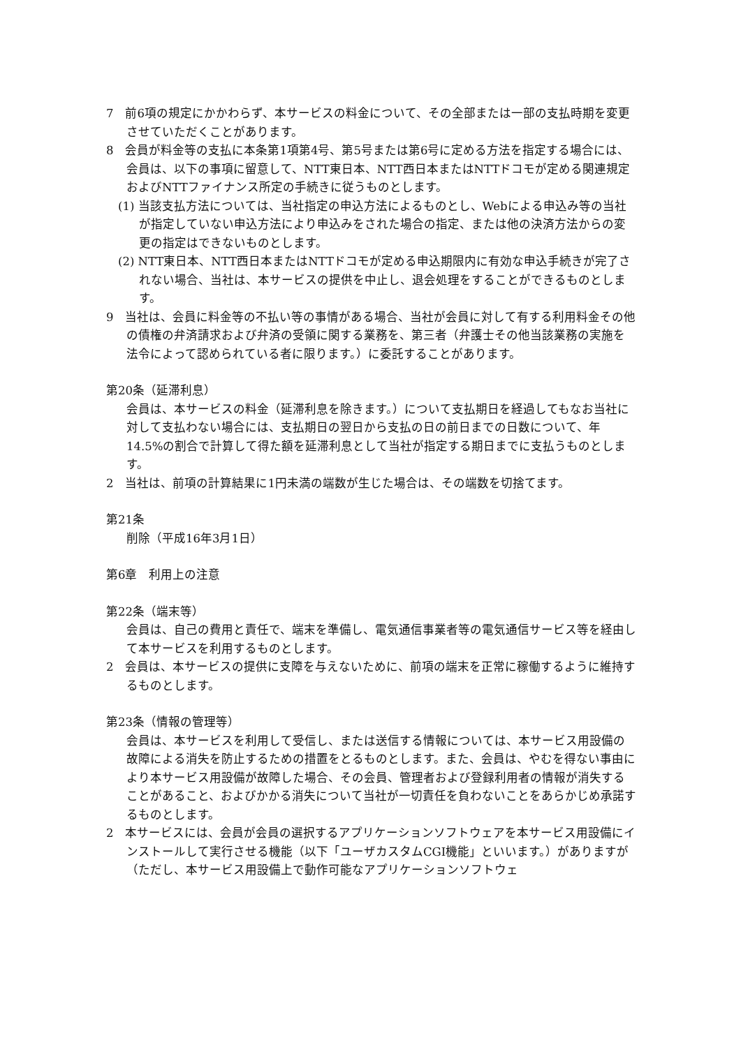7　前6項の規定にかかわらず、本サービスの料金について、その全部または一部の支払時期を変更させていただくことがあります。
8　会員が料金等の支払に本条第1項第4号、第5号または第6号に定める方法を指定する場合には、会員は、以下の事項に留意して、NTT東日本、NTT西日本またはNTTドコモが定める関連規定およびNTTファイナンス所定の手続きに従うものとします。
(1) 当該支払方法については、当社指定の申込方法によるものとし、Webによる申込み等の当社が指定していない申込方法により申込みをされた場合の指定、または他の決済方法からの変更の指定はできないものとします。
(2) NTT東日本、NTT西日本またはNTTドコモが定める申込期限内に有効な申込手続きが完了されない場合、当社は、本サービスの提供を中止し、退会処理をすることができるものとします。
9　当社は、会員に料金等の不払い等の事情がある場合、当社が会員に対して有する利用料金その他の債権の弁済請求および弁済の受領に関する業務を、第三者（弁護士その他当該業務の実施を法令によって認められている者に限ります。）に委託することがあります。
第20条（延滞利息）
会員は、本サービスの料金（延滞利息を除きます。）について支払期日を経過してもなお当社に対して支払わない場合には、支払期日の翌日から支払の日の前日までの日数について、年14.5%の割合で計算して得た額を延滞利息として当社が指定する期日までに支払うものとします。
2　当社は、前項の計算結果に1円未満の端数が生じた場合は、その端数を切捨てます。
第21条
削除（平成16年3月1日）
第6章　利用上の注意
第22条（端末等）
会員は、自己の費用と責任で、端末を準備し、電気通信事業者等の電気通信サービス等を経由して本サービスを利用するものとします。
2　会員は、本サービスの提供に支障を与えないために、前項の端末を正常に稼働するように維持するものとします。
第23条（情報の管理等）
会員は、本サービスを利用して受信し、または送信する情報については、本サービス用設備の故障による消失を防止するための措置をとるものとします。また、会員は、やむを得ない事由により本サービス用設備が故障した場合、その会員、管理者および登録利用者の情報が消失することがあること、およびかかる消失について当社が一切責任を負わないことをあらかじめ承諾するものとします。
2　本サービスには、会員が会員の選択するアプリケーションソフトウェアを本サービス用設備にインストールして実行させる機能（以下「ユーザカスタムCGI機能」といいます。）がありますが（ただし、本サービス用設備上で動作可能なアプリケーションソフトウェ